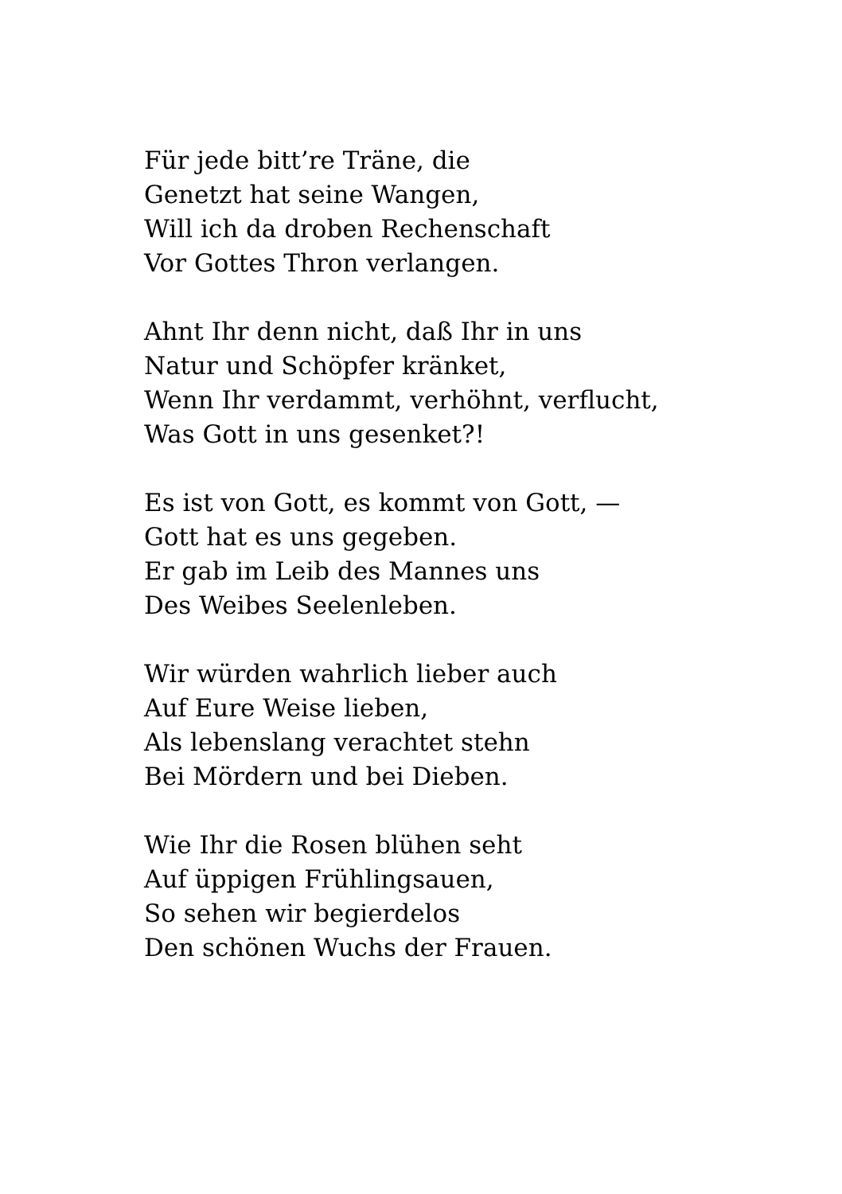Für jede bitt’re Träne, die
Genetzt hat seine Wangen,
Will ich da droben Rechenschaft
Vor Gottes Thron verlangen.
Ahnt Ihr denn nicht, daß Ihr in uns
Natur und Schöpfer kränket,
Wenn Ihr verdammt, verhöhnt, verflucht,
Was Gott in uns gesenket?!
Es ist von Gott, es kommt von Gott, —
Gott hat es uns gegeben.
Er gab im Leib des Mannes uns
Des Weibes Seelenleben.
Wir würden wahrlich lieber auch
Auf Eure Weise lieben,
Als lebenslang verachtet stehn
Bei Mördern und bei Dieben.
Wie Ihr die Rosen blühen seht
Auf üppigen Frühlingsauen,
So sehen wir begierdelos
Den schönen Wuchs der Frauen.